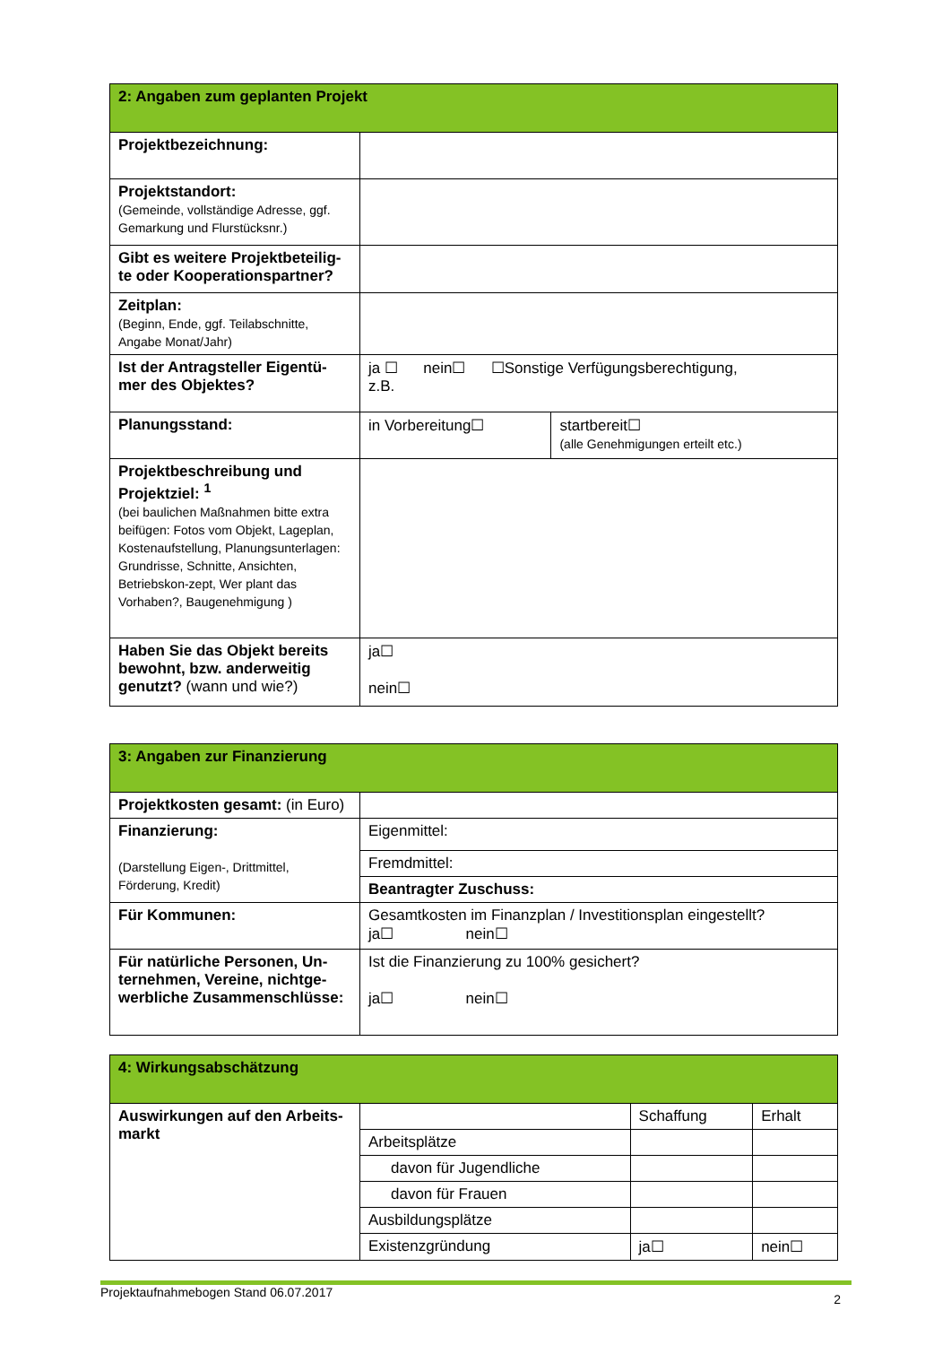| 2: Angaben zum geplanten Projekt | | |
| --- | --- | --- |
| Projektbezeichnung: | | |
| Projektstandort: (Gemeinde, vollständige Adresse, ggf. Gemarkung und Flurstücksnr.) | | |
| Gibt es weitere Projektbeteilig-te oder Kooperationspartner? | | |
| Zeitplan: (Beginn, Ende, ggf. Teilabschnitte, Angabe Monat/Jahr) | | |
| Ist der Antragsteller Eigentü-mer des Objektes? | ja ☐ nein☐ ☐Sonstige Verfügungsberechtigung, z.B. | |
| Planungsstand: | in Vorbereitung☐ | startbereit☐ (alle Genehmigungen erteilt etc.) |
| Projektbeschreibung und Projektziel: <sup>1</sup> (bei baulichen Maßnahmen bitte extra beifügen: Fotos vom Objekt, Lageplan, Kostenaufstellung, Planungsunterlagen: Grundrisse, Schnitte, Ansichten, Betriebskon-zept, Wer plant das Vorhaben?, Baugenehmigung ) | | |
| Haben Sie das Objekt bereits bewohnt, bzw. anderweitig genutzt? (wann und wie?) | ja☐ nein☐ | |
| 3: Angaben zur Finanzierung | |
| --- | --- |
| Projektkosten gesamt: (in Euro) | |
| Finanzierung: (Darstellung Eigen-, Drittmittel, Förderung, Kredit) | Eigenmittel: |
| | Fremdmittel: |
| | Beantragter Zuschuss: |
| Für Kommunen: | Gesamtkosten im Finanzplan / Investitionsplan eingestellt? ja☐ nein☐ |
| Für natürliche Personen, Un-ternehmen, Vereine, nichtge-werbliche Zusammenschlüsse: | Ist die Finanzierung zu 100% gesichert? ja☐ nein☐ |
| 4: Wirkungsabschätzung | | | |
| --- | --- | --- | --- |
| Auswirkungen auf den Arbeits-markt | | Schaffung | Erhalt |
| | Arbeitsplätze | | |
| | davon für Jugendliche | | |
| | davon für Frauen | | |
| | Ausbildungsplätze | | |
| | Existenzgründung | ja☐ | nein☐ |
Projektaufnahmebogen Stand 06.07.2017 2